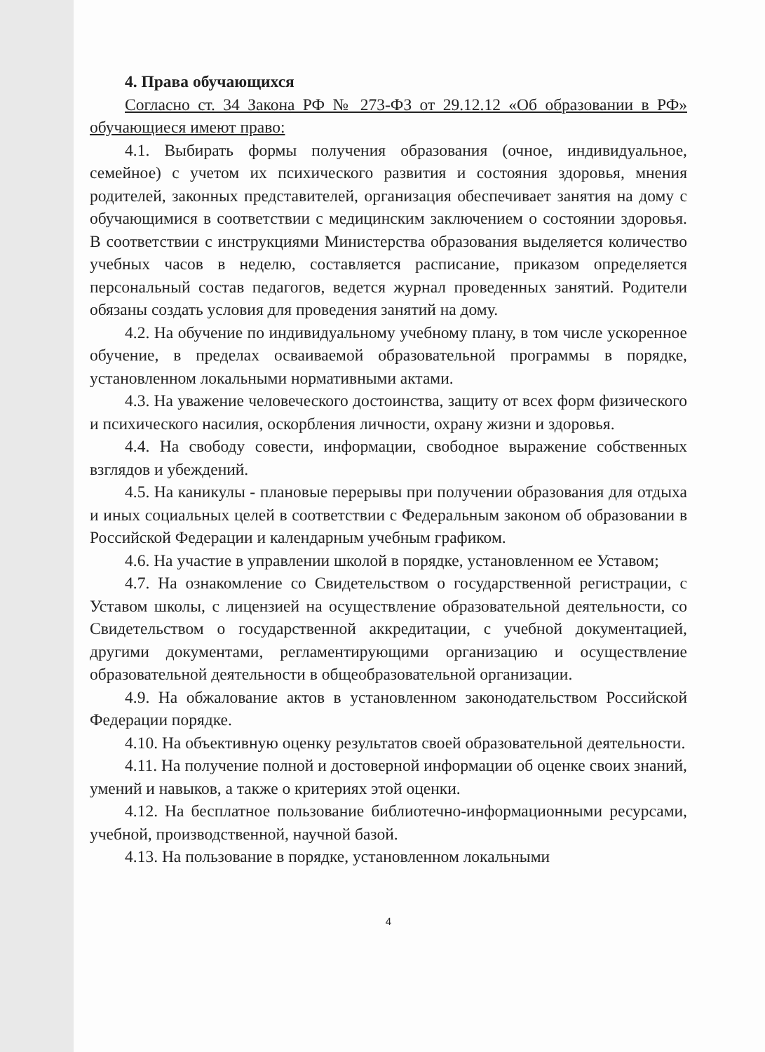4. Права обучающихся
Согласно ст. 34 Закона РФ № 273-ФЗ от 29.12.12 «Об образовании в РФ» обучающиеся имеют право:
4.1. Выбирать формы получения образования (очное, индивидуальное, семейное) с учетом их психического развития и состояния здоровья, мнения родителей, законных представителей, организация обеспечивает занятия на дому с обучающимися в соответствии с медицинским заключением о состоянии здоровья. В соответствии с инструкциями Министерства образования выделяется количество учебных часов в неделю, составляется расписание, приказом определяется персональный состав педагогов, ведется журнал проведенных занятий. Родители обязаны создать условия для проведения занятий на дому.
4.2. На обучение по индивидуальному учебному плану, в том числе ускоренное обучение, в пределах осваиваемой образовательной программы в порядке, установленном локальными нормативными актами.
4.3. На уважение человеческого достоинства, защиту от всех форм физического и психического насилия, оскорбления личности, охрану жизни и здоровья.
4.4. На свободу совести, информации, свободное выражение собственных взглядов и убеждений.
4.5. На каникулы - плановые перерывы при получении образования для отдыха и иных социальных целей в соответствии с Федеральным законом об образовании в Российской Федерации и календарным учебным графиком.
4.6. На участие в управлении школой в порядке, установленном ее Уставом;
4.7. На ознакомление со Свидетельством о государственной регистрации, с Уставом школы, с лицензией на осуществление образовательной деятельности, со Свидетельством о государственной аккредитации, с учебной документацией, другими документами, регламентирующими организацию и осуществление образовательной деятельности в общеобразовательной организации.
4.9. На обжалование актов в установленном законодательством Российской Федерации порядке.
4.10. На объективную оценку результатов своей образовательной деятельности.
4.11. На получение полной и достоверной информации об оценке своих знаний, умений и навыков, а также о критериях этой оценки.
4.12. На бесплатное пользование библиотечно-информационными ресурсами, учебной, производственной, научной базой.
4.13. На пользование в порядке, установленном локальными
4